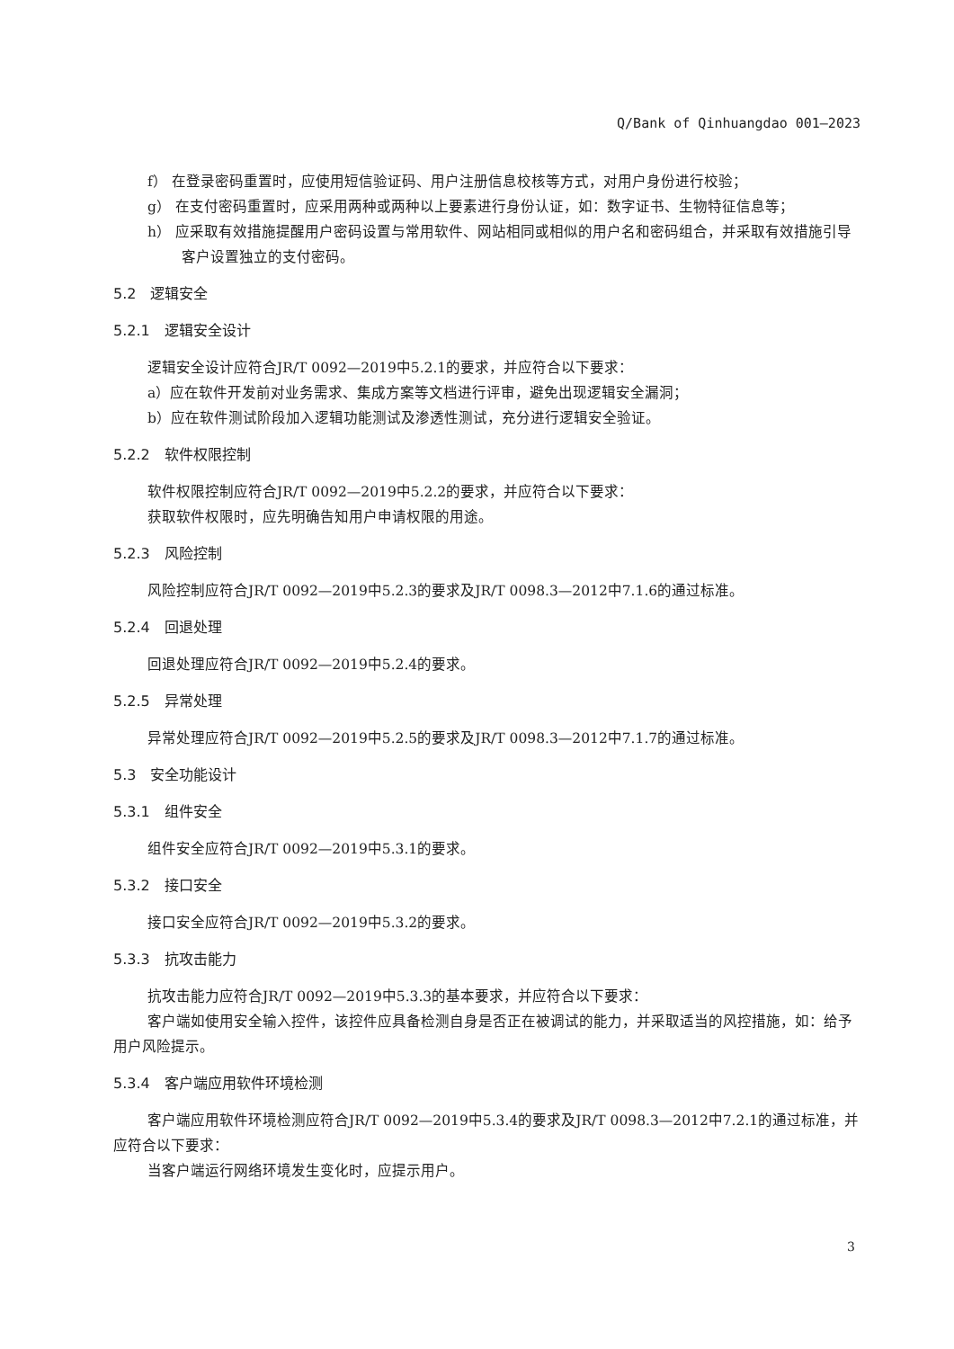Q/Bank of Qinhuangdao 001—2023
f） 在登录密码重置时，应使用短信验证码、用户注册信息校核等方式，对用户身份进行校验；
g） 在支付密码重置时，应采用两种或两种以上要素进行身份认证，如：数字证书、生物特征信息等；
h） 应采取有效措施提醒用户密码设置与常用软件、网站相同或相似的用户名和密码组合，并采取有效措施引导客户设置独立的支付密码。
5.2　逻辑安全
5.2.1　逻辑安全设计
逻辑安全设计应符合JR/T 0092—2019中5.2.1的要求，并应符合以下要求：
a）应在软件开发前对业务需求、集成方案等文档进行评审，避免出现逻辑安全漏洞；
b）应在软件测试阶段加入逻辑功能测试及渗透性测试，充分进行逻辑安全验证。
5.2.2　软件权限控制
软件权限控制应符合JR/T 0092—2019中5.2.2的要求，并应符合以下要求：
获取软件权限时，应先明确告知用户申请权限的用途。
5.2.3　风险控制
风险控制应符合JR/T 0092—2019中5.2.3的要求及JR/T 0098.3—2012中7.1.6的通过标准。
5.2.4　回退处理
回退处理应符合JR/T 0092—2019中5.2.4的要求。
5.2.5　异常处理
异常处理应符合JR/T 0092—2019中5.2.5的要求及JR/T 0098.3—2012中7.1.7的通过标准。
5.3　安全功能设计
5.3.1　组件安全
组件安全应符合JR/T 0092—2019中5.3.1的要求。
5.3.2　接口安全
接口安全应符合JR/T 0092—2019中5.3.2的要求。
5.3.3　抗攻击能力
抗攻击能力应符合JR/T 0092—2019中5.3.3的基本要求，并应符合以下要求：
客户端如使用安全输入控件，该控件应具备检测自身是否正在被调试的能力，并采取适当的风控措施，如：给予用户风险提示。
5.3.4　客户端应用软件环境检测
客户端应用软件环境检测应符合JR/T 0092—2019中5.3.4的要求及JR/T 0098.3—2012中7.2.1的通过标准，并应符合以下要求：
当客户端运行网络环境发生变化时，应提示用户。
3